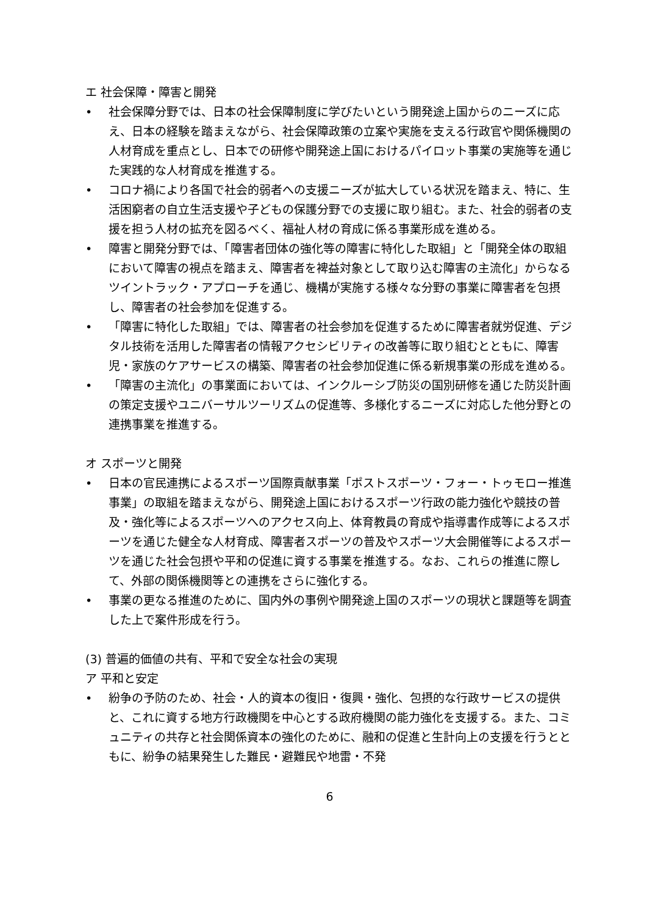エ 社会保障・障害と開発
• 社会保障分野では、日本の社会保障制度に学びたいという開発途上国からのニーズに応え、日本の経験を踏まえながら、社会保障政策の立案や実施を支える行政官や関係機関の人材育成を重点とし、日本での研修や開発途上国におけるパイロット事業の実施等を通じた実践的な人材育成を推進する。
• コロナ禍により各国で社会的弱者への支援ニーズが拡大している状況を踏まえ、特に、生活困窮者の自立生活支援や子どもの保護分野での支援に取り組む。また、社会的弱者の支援を担う人材の拡充を図るべく、福祉人材の育成に係る事業形成を進める。
• 障害と開発分野では、「障害者団体の強化等の障害に特化した取組」と「開発全体の取組において障害の視点を踏まえ、障害者を裨益対象として取り込む障害の主流化」からなるツイントラック・アプローチを通じ、機構が実施する様々な分野の事業に障害者を包摂し、障害者の社会参加を促進する。
• 「障害に特化した取組」では、障害者の社会参加を促進するために障害者就労促進、デジタル技術を活用した障害者の情報アクセシビリティの改善等に取り組むとともに、障害児・家族のケアサービスの構築、障害者の社会参加促進に係る新規事業の形成を進める。
• 「障害の主流化」の事業面においては、インクルーシブ防災の国別研修を通じた防災計画の策定支援やユニバーサルツーリズムの促進等、多様化するニーズに対応した他分野との連携事業を推進する。
オ スポーツと開発
• 日本の官民連携によるスポーツ国際貢献事業「ポストスポーツ・フォー・トゥモロー推進事業」の取組を踏まえながら、開発途上国におけるスポーツ行政の能力強化や競技の普及・強化等によるスポーツへのアクセス向上、体育教員の育成や指導書作成等によるスポーツを通じた健全な人材育成、障害者スポーツの普及やスポーツ大会開催等によるスポーツを通じた社会包摂や平和の促進に資する事業を推進する。なお、これらの推進に際して、外部の関係機関等との連携をさらに強化する。
• 事業の更なる推進のために、国内外の事例や開発途上国のスポーツの現状と課題等を調査した上で案件形成を行う。
(3) 普遍的価値の共有、平和で安全な社会の実現
ア 平和と安定
• 紛争の予防のため、社会・人的資本の復旧・復興・強化、包摂的な行政サービスの提供と、これに資する地方行政機関を中心とする政府機関の能力強化を支援する。また、コミュニティの共存と社会関係資本の強化のために、融和の促進と生計向上の支援を行うとともに、紛争の結果発生した難民・避難民や地雷・不発
6